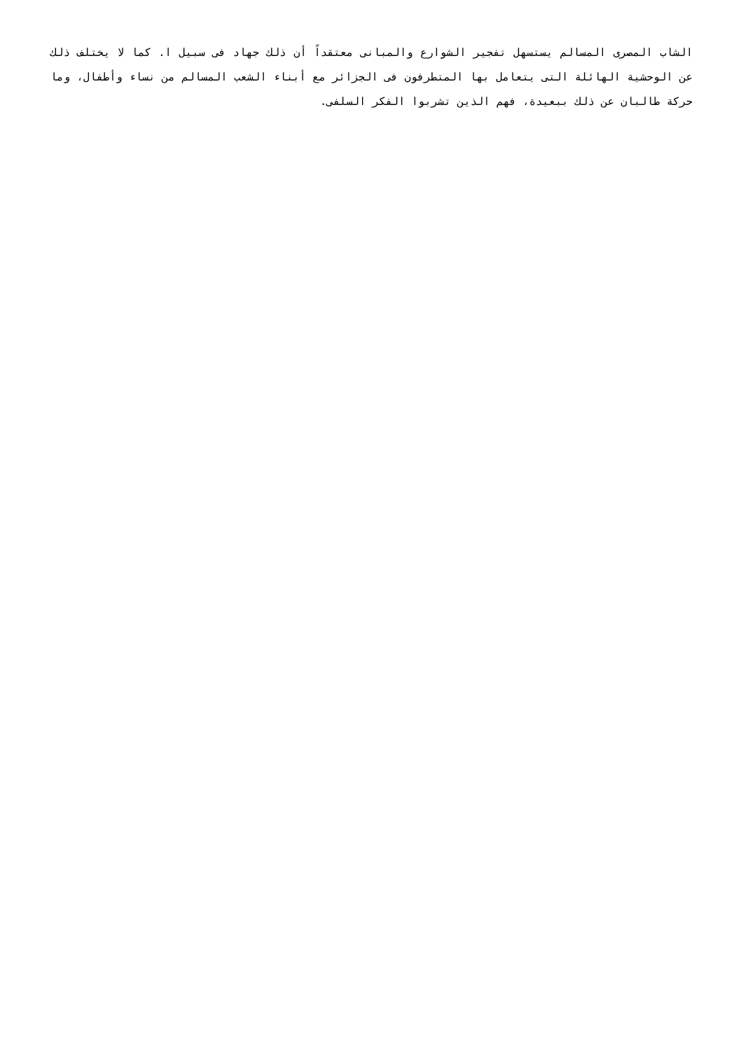الشاب المصرى المسالم يستسهل تفجير الشوارع والمبانى معتقداً أن ذلك جهاد فى سبيل ا. كما لا يختلف ذلك عن الوحشية الهائلة التى يتعامل بها المتطرفون فى الجزائر مع أبناء الشعب المسالم من نساء وأطفال، وما حركة طالبان عن ذلك ببعيدة، فهم الذين تشربوا الفكر السلفى.